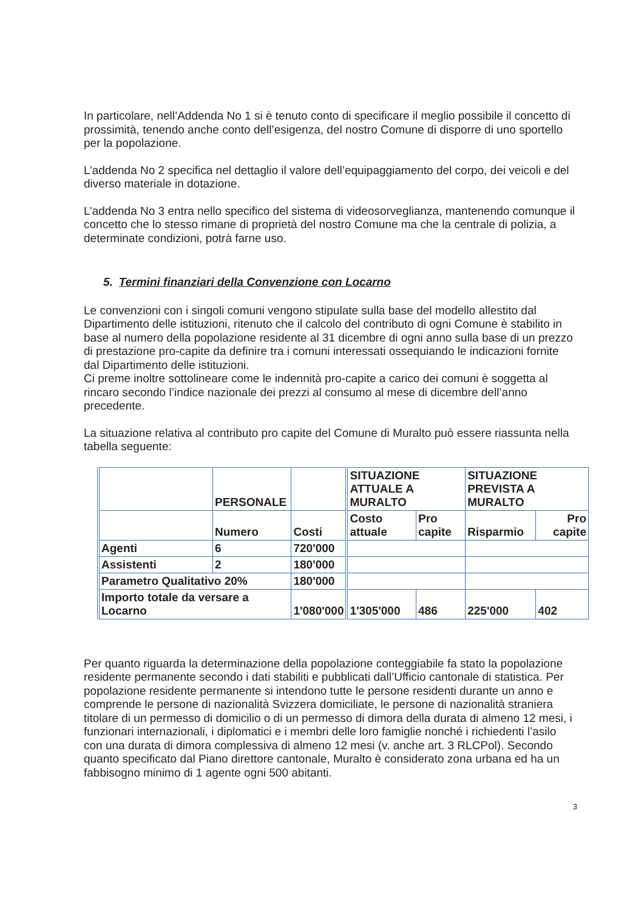In particolare, nell’Addenda No 1 si è tenuto conto di specificare il meglio possibile il concetto di prossimità, tenendo anche conto dell’esigenza, del nostro Comune di disporre di uno sportello per la popolazione.
L’addenda No 2 specifica nel dettaglio il valore dell’equipaggiamento del corpo, dei veicoli e del diverso materiale in dotazione.
L’addenda No 3 entra nello specifico del sistema di videosorveglianza, mantenendo comunque il concetto che lo stesso rimane di proprietà del nostro Comune ma che la centrale di polizia, a determinate condizioni, potrà farne uso.
5. Termini finanziari della Convenzione con Locarno
Le convenzioni con i singoli comuni vengono stipulate sulla base del modello allestito dal Dipartimento delle istituzioni, ritenuto che il calcolo del contributo di ogni Comune è stabilito in base al numero della popolazione residente al 31 dicembre di ogni anno sulla base di un prezzo di prestazione pro-capite da definire tra i comuni interessati ossequiando le indicazioni fornite dal Dipartimento delle istituzioni.
Ci preme inoltre sottolineare come le indennità pro-capite a carico dei comuni è soggetta al rincaro secondo l’indice nazionale dei prezzi al consumo al mese di dicembre dell’anno precedente.
La situazione relativa al contributo pro capite del Comune di Muralto può essere riassunta nella tabella seguente:
| | PERSONALE | | SITUAZIONE ATTUALE A MURALTO | | SITUAZIONE PREVISTA A MURALTO | |
| | Numero | Costi | Costo attuale | Pro capite | Risparmio | Pro capite |
| Agenti | 6 | 720'000 | | | | |
| Assistenti | 2 | 180'000 | | | | |
| Parametro Qualitativo 20% | | 180'000 | | | | |
| Importo totale da versare a Locarno | | 1'080'000 | 1'305'000 | 486 | 225'000 | 402 |
Per quanto riguarda la determinazione della popolazione conteggiabile fa stato la popolazione residente permanente secondo i dati stabiliti e pubblicati dall’Ufficio cantonale di statistica. Per popolazione residente permanente si intendono tutte le persone residenti durante un anno e comprende le persone di nazionalità Svizzera domiciliate, le persone di nazionalità straniera titolare di un permesso di domicilio o di un permesso di dimora della durata di almeno 12 mesi, i funzionari internazionali, i diplomatici e i membri delle loro famiglie nonché i richiedenti l’asilo con una durata di dimora complessiva di almeno 12 mesi (v. anche art. 3 RLCPol). Secondo quanto specificato dal Piano direttore cantonale, Muralto è considerato zona urbana ed ha un fabbisogno minimo di 1 agente ogni 500 abitanti.
3